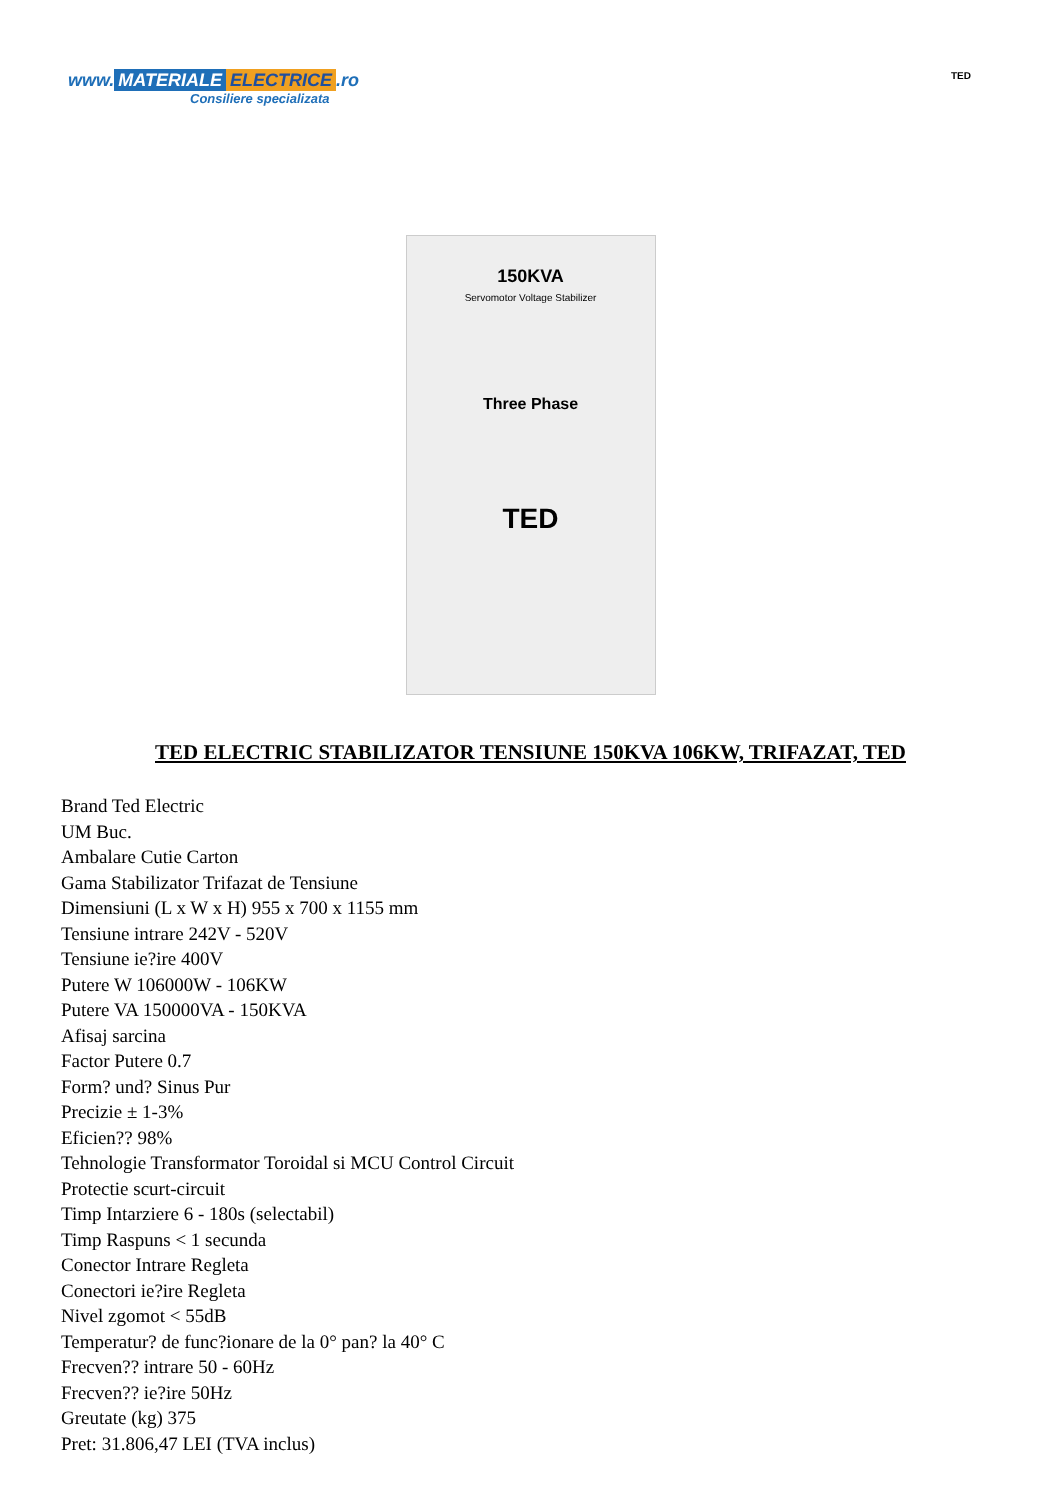www. MATERIALE ELECTRICE.ro
Consiliere specializata
TED
150KVA
Servomotor Voltage Stabilizer
Three Phase
TED
TED ELECTRIC STABILIZATOR TENSIUNE 150KVA 106KW, TRIFAZAT, TED
Brand Ted Electric
UM Buc.
Ambalare Cutie Carton
Gama Stabilizator Trifazat de Tensiune
Dimensiuni (L x W x H) 955 x 700 x 1155 mm
Tensiune intrare 242V - 520V
Tensiune ie?ire 400V
Putere W 106000W - 106KW
Putere VA 150000VA - 150KVA
Afisaj sarcina
Factor Putere 0.7
Form? und? Sinus Pur
Precizie ± 1-3%
Eficien?? 98%
Tehnologie Transformator Toroidal si MCU Control Circuit
Protectie scurt-circuit
Timp Intarziere 6 - 180s (selectabil)
Timp Raspuns < 1 secunda
Conector Intrare Regleta
Conectori ie?ire Regleta
Nivel zgomot < 55dB
Temperatur? de func?ionare de la 0° pan? la 40° C
Frecven?? intrare 50 - 60Hz
Frecven?? ie?ire 50Hz
Greutate (kg) 375
Pret: 31.806,47 LEI (TVA inclus)